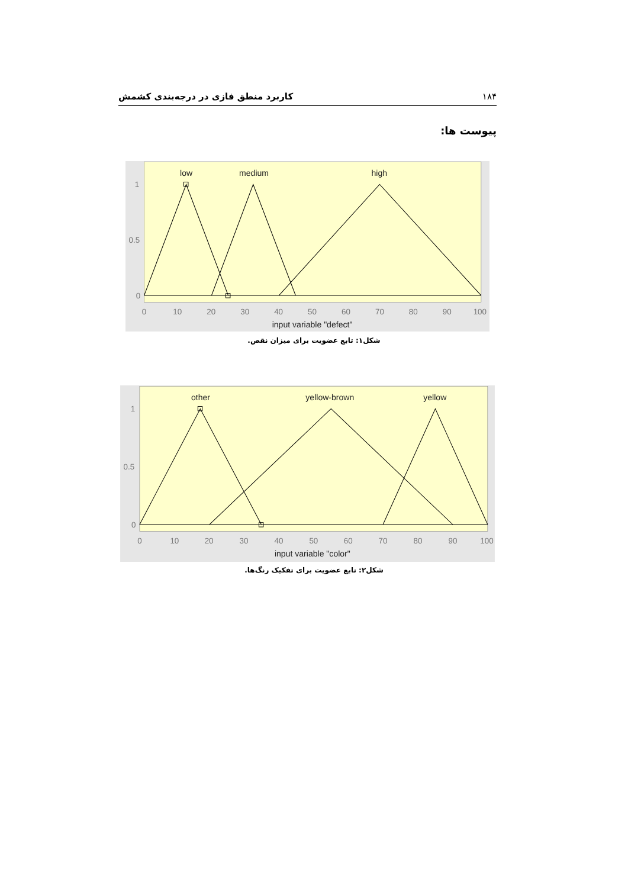۱۸۴ کاربرد منطق فازی در درجه‌بندی کشمش
پیوست ها:
0
10
20
30
40
50
60
70
80
90
100
1
0.5
0
low
medium
high
input variable "defect"
شکل۱: تابع عضویت برای میزان نقص.
0
10
20
30
40
50
60
70
80
90
100
1
0.5
0
other
yellow-brown
yellow
input variable "color"
شکل۲: تابع عضویت برای تفکیک رنگ‌ها.